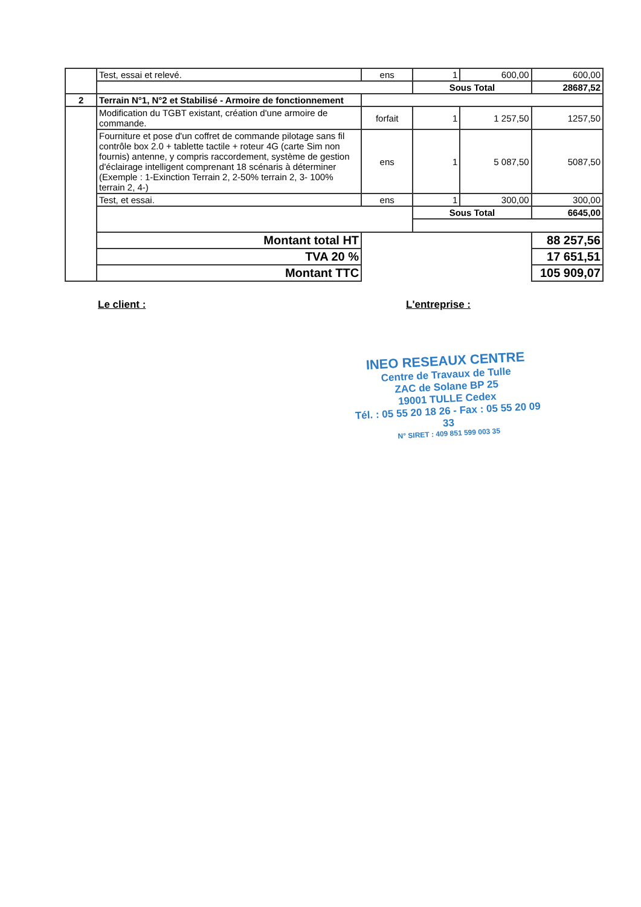| | Test, essai et relevé. | ens | 1 | 600,00 | 600,00 |
| | | | Sous Total | | 28687,52 |
| 2 | Terrain N°1, N°2 et Stabilisé - Armoire de fonctionnement | | | | |
| | Modification du TGBT existant, création d'une armoire de commande. | forfait | 1 | 1 257,50 | 1257,50 |
| | Fourniture et pose d'un coffret de commande pilotage sans fil contrôle box 2.0 + tablette tactile + roteur 4G (carte Sim non fournis) antenne, y compris raccordement, système de gestion d'éclairage intelligent comprenant 18 scénaris à déterminer (Exemple : 1-Exinction Terrain 2, 2-50% terrain 2, 3- 100% terrain 2, 4-) | ens | 1 | 5 087,50 | 5087,50 |
| | Test, et essai. | ens | 1 | 300,00 | 300,00 |
| | | | Sous Total | | 6645,00 |
| | Montant total HT | | | | 88 257,56 |
| | TVA 20 % | | | | 17 651,51 |
| | Montant TTC | | | | 105 909,07 |
Le client : L'entreprise :
INEO RESEAUX CENTRE
Centre de Travaux de Tulle
ZAC de Solane BP 25
19001 TULLE Cedex
Tél. : 05 55 20 18 26 - Fax : 05 55 20 09 33
N° SIRET : 409 851 599 003 35